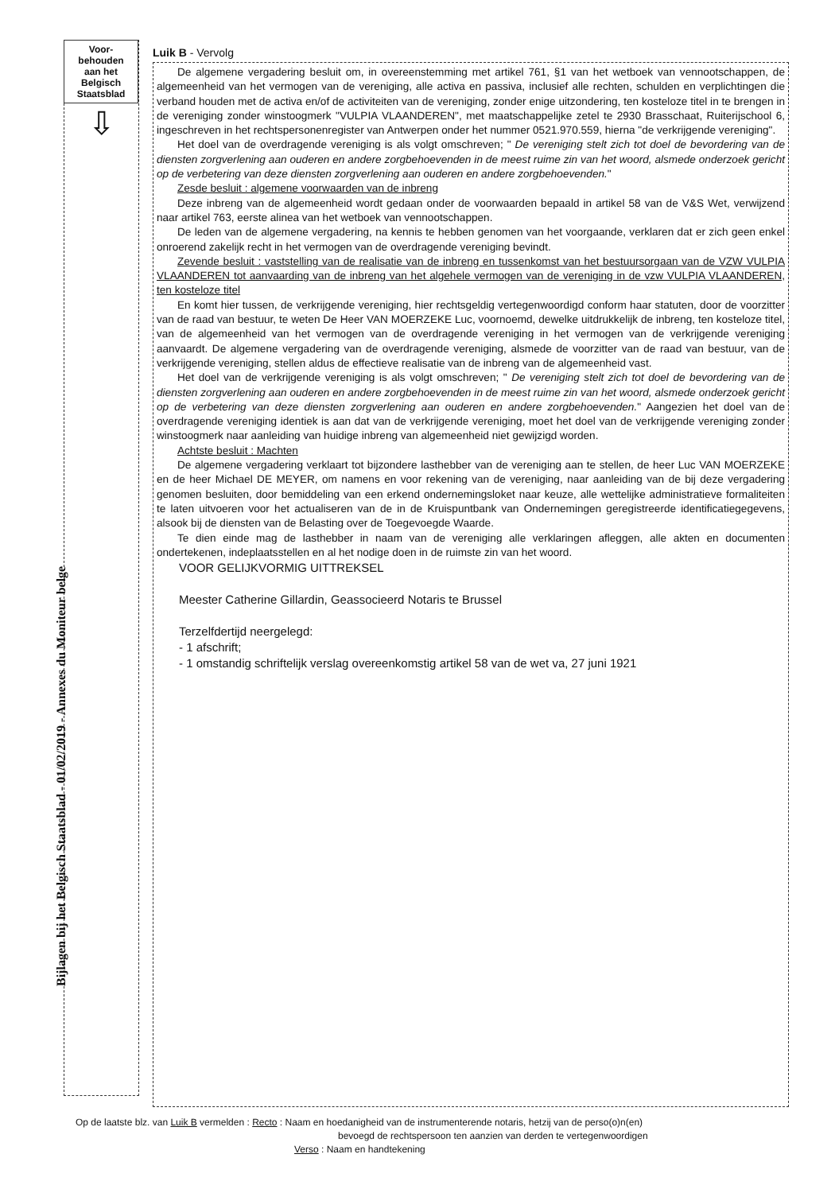Voor-
behouden
aan het
Belgisch
Staatsblad
⇩
Bijlagen bij het Belgisch Staatsblad - 01/02/2019 - Annexes du Moniteur belge
Luik B - Vervolg
De algemene vergadering besluit om, in overeenstemming met artikel 761, §1 van het wetboek van vennootschappen, de algemeenheid van het vermogen van de vereniging, alle activa en passiva, inclusief alle rechten, schulden en verplichtingen die verband houden met de activa en/of de activiteiten van de vereniging, zonder enige uitzondering, ten kosteloze titel in te brengen in de vereniging zonder winstoogmerk "VULPIA VLAANDEREN", met maatschappelijke zetel te 2930 Brasschaat, Ruiterijschool 6, ingeschreven in het rechtspersonenregister van Antwerpen onder het nummer 0521.970.559, hierna "de verkrijgende vereniging".
Het doel van de overdragende vereniging is als volgt omschreven; " De vereniging stelt zich tot doel de bevordering van de diensten zorgverlening aan ouderen en andere zorgbehoevenden in de meest ruime zin van het woord, alsmede onderzoek gericht op de verbetering van deze diensten zorgverlening aan ouderen en andere zorgbehoevenden."
Zesde besluit : algemene voorwaarden van de inbreng
Deze inbreng van de algemeenheid wordt gedaan onder de voorwaarden bepaald in artikel 58 van de V&S Wet, verwijzend naar artikel 763, eerste alinea van het wetboek van vennootschappen.
De leden van de algemene vergadering, na kennis te hebben genomen van het voorgaande, verklaren dat er zich geen enkel onroerend zakelijk recht in het vermogen van de overdragende vereniging bevindt.
Zevende besluit : vaststelling van de realisatie van de inbreng en tussenkomst van het bestuursorgaan van de VZW VULPIA VLAANDEREN tot aanvaarding van de inbreng van het algehele vermogen van de vereniging in de vzw VULPIA VLAANDEREN, ten kosteloze titel
En komt hier tussen, de verkrijgende vereniging, hier rechtsgeldig vertegenwoordigd conform haar statuten, door de voorzitter van de raad van bestuur, te weten De Heer VAN MOERZEKE Luc, voornoemd, dewelke uitdrukkelijk de inbreng, ten kosteloze titel, van de algemeenheid van het vermogen van de overdragende vereniging in het vermogen van de verkrijgende vereniging aanvaardt. De algemene vergadering van de overdragende vereniging, alsmede de voorzitter van de raad van bestuur, van de verkrijgende vereniging, stellen aldus de effectieve realisatie van de inbreng van de algemeenheid vast.
Het doel van de verkrijgende vereniging is als volgt omschreven; " De vereniging stelt zich tot doel de bevordering van de diensten zorgverlening aan ouderen en andere zorgbehoevenden in de meest ruime zin van het woord, alsmede onderzoek gericht op de verbetering van deze diensten zorgverlening aan ouderen en andere zorgbehoevenden." Aangezien het doel van de overdragende vereniging identiek is aan dat van de verkrijgende vereniging, moet het doel van de verkrijgende vereniging zonder winstoogmerk naar aanleiding van huidige inbreng van algemeenheid niet gewijzigd worden.
Achtste besluit : Machten
De algemene vergadering verklaart tot bijzondere lasthebber van de vereniging aan te stellen, de heer Luc VAN MOERZEKE en de heer Michael DE MEYER, om namens en voor rekening van de vereniging, naar aanleiding van de bij deze vergadering genomen besluiten, door bemiddeling van een erkend ondernemingsloket naar keuze, alle wettelijke administratieve formaliteiten te laten uitvoeren voor het actualiseren van de in de Kruispuntbank van Ondernemingen geregistreerde identificatiegegevens, alsook bij de diensten van de Belasting over de Toegevoegde Waarde.
Te dien einde mag de lasthebber in naam van de vereniging alle verklaringen afleggen, alle akten en documenten ondertekenen, indeplaatsstellen en al het nodige doen in de ruimste zin van het woord.
VOOR GELIJKVORMIG UITTREKSEL
Meester Catherine Gillardin, Geassocieerd Notaris te Brussel
Terzelfdertijd neergelegd:
- 1 afschrift;
- 1 omstandig schriftelijk verslag overeenkomstig artikel 58 van de wet va, 27 juni 1921
Op de laatste blz. van Luik B vermelden : Recto : Naam en hoedanigheid van de instrumenterende notaris, hetzij van de perso(o)n(en)
bevoegd de rechtspersoon ten aanzien van derden te vertegenwoordigen
Verso : Naam en handtekening